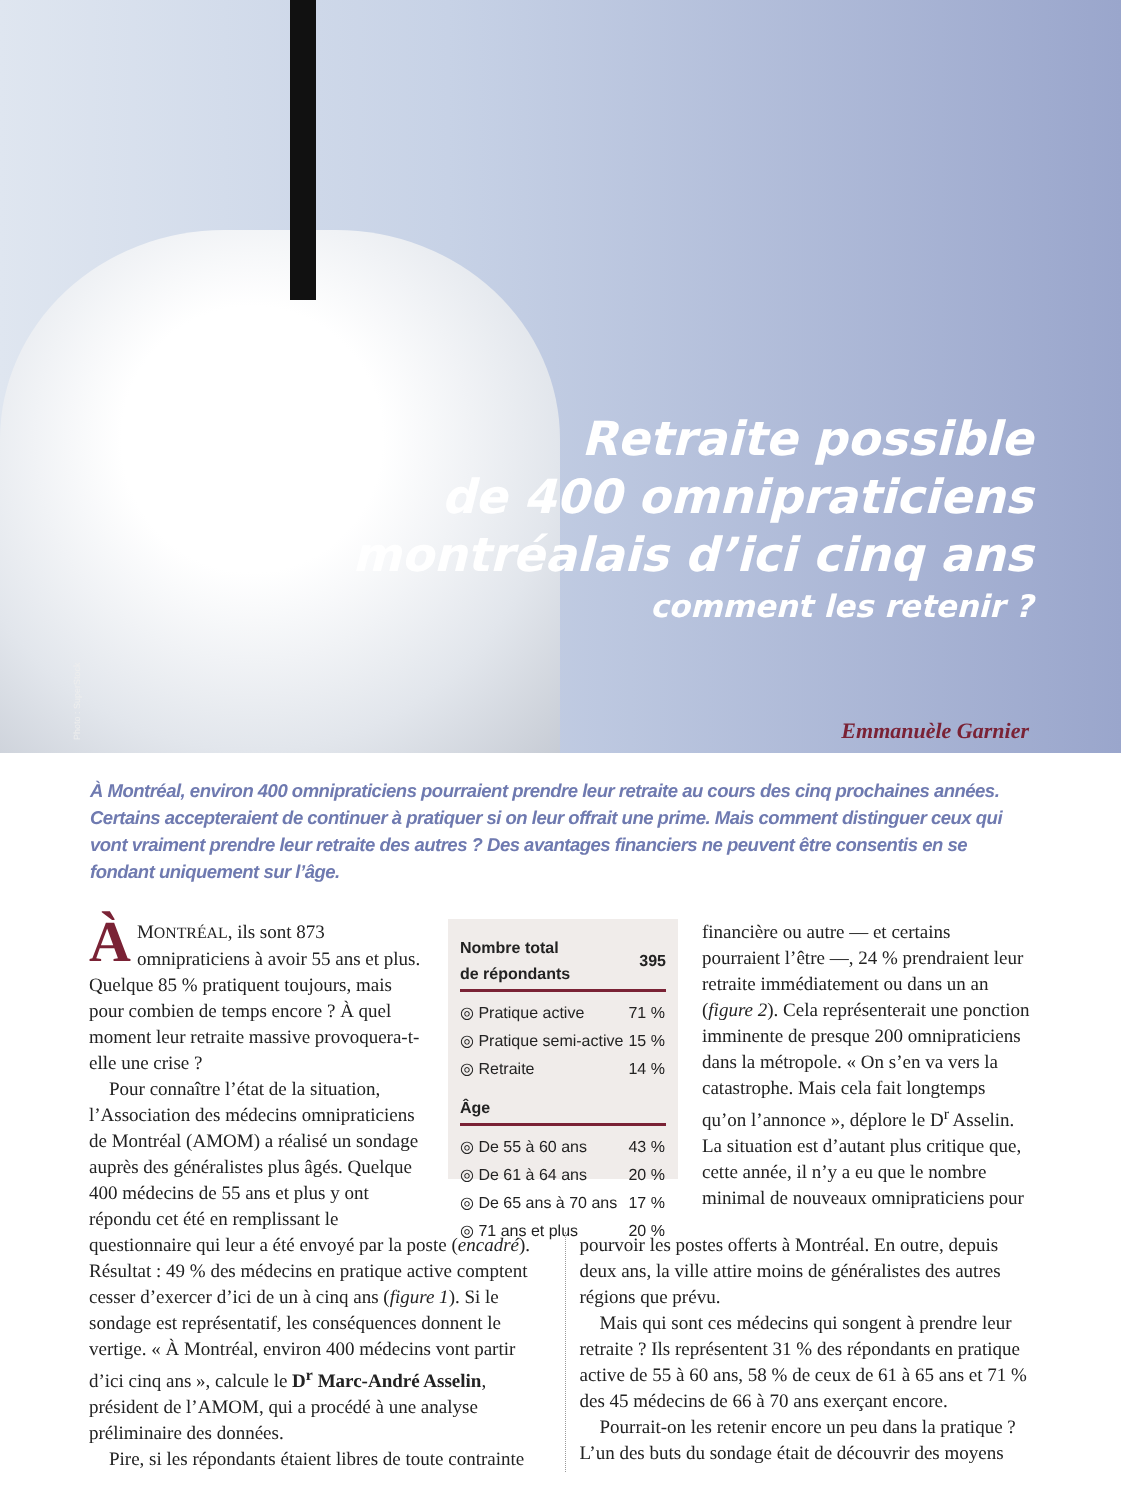Photo : SuperStock
Retraite possible
de 400 omnipraticiens
montréalais d’ici cinq ans
comment les retenir ?
Emmanuèle Garnier
À Montréal, environ 400 omnipraticiens pourraient prendre leur retraite au cours des cinq prochaines années. Certains accepteraient de continuer à pratiquer si on leur offrait une prime. Mais comment distinguer ceux qui vont vraiment prendre leur retraite des autres ? Des avantages financiers ne peuvent être consentis en se fondant uniquement sur l’âge.
ÀMONTRÉAL, ils sont 873 omnipraticiens à avoir 55 ans et plus. Quelque 85 % pratiquent toujours, mais pour combien de temps encore ? À quel moment leur retraite massive provoquera-t-elle une crise ?
Pour connaître l’état de la situation, l’Association des médecins omnipraticiens de Montréal (AMOM) a réalisé un sondage auprès des généralistes plus âgés. Quelque 400 médecins de 55 ans et plus y ont répondu cet été en remplissant le
| Nombre total de répondants | 395 |
| --- | --- |
| ◎ Pratique active | 71 % |
| ◎ Pratique semi-active | 15 % |
| ◎ Retraite | 14 % |
| Âge | |
| ◎ De 55 à 60 ans | 43 % |
| ◎ De 61 à 64 ans | 20 % |
| ◎ De 65 ans à 70 ans | 17 % |
| ◎ 71 ans et plus | 20 % |
financière ou autre — et certains pourraient l’être —, 24 % prendraient leur retraite immédiatement ou dans un an (figure 2). Cela représenterait une ponction imminente de presque 200 omnipraticiens dans la métropole. « On s’en va vers la catastrophe. Mais cela fait longtemps qu’on l’annonce », déplore le D<sup>r</sup> Asselin. La situation est d’autant plus critique que, cette année, il n’y a eu que le nombre minimal de nouveaux omnipraticiens pour
questionnaire qui leur a été envoyé par la poste (encadré). Résultat : 49 % des médecins en pratique active comptent cesser d’exercer d’ici de un à cinq ans (figure 1). Si le sondage est représentatif, les conséquences donnent le vertige. « À Montréal, environ 400 médecins vont partir d’ici cinq ans », calcule le D<sup>r</sup> Marc-André Asselin, président de l’AMOM, qui a procédé à une analyse préliminaire des données.
Pire, si les répondants étaient libres de toute contrainte
pourvoir les postes offerts à Montréal. En outre, depuis deux ans, la ville attire moins de généralistes des autres régions que prévu.
Mais qui sont ces médecins qui songent à prendre leur retraite ? Ils représentent 31 % des répondants en pratique active de 55 à 60 ans, 58 % de ceux de 61 à 65 ans et 71 % des 45 médecins de 66 à 70 ans exerçant encore.
Pourrait-on les retenir encore un peu dans la pratique ? L’un des buts du sondage était de découvrir des moyens